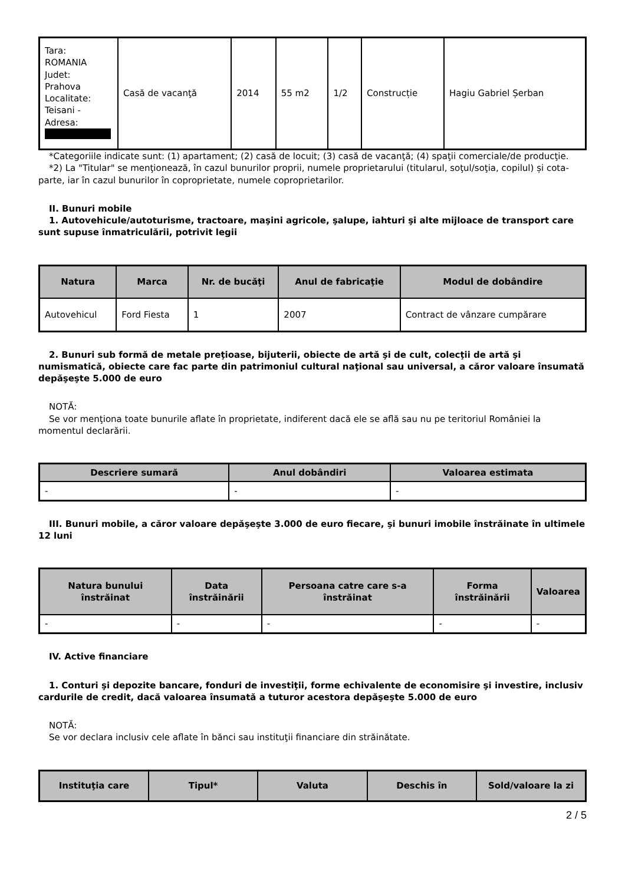| Tara: ROMANIA Judet: Prahova Localitate: Teisani - Adresa: | Casă de vacanţă | 2014 | 55 m2 | 1/2 | Construcție | Hagiu Gabriel Șerban |
*Categoriile indicate sunt: (1) apartament; (2) casă de locuit; (3) casă de vacanţă; (4) spaţii comerciale/de producţie.
*2) La "Titular" se menţionează, în cazul bunurilor proprii, numele proprietarului (titularul, soţul/soţia, copilul) și cota-parte, iar în cazul bunurilor în coproprietate, numele coproprietarilor.
II. Bunuri mobile
1. Autovehicule/autoturisme, tractoare, maşini agricole, şalupe, iahturi şi alte mijloace de transport care sunt supuse înmatriculării, potrivit legii
| Natura | Marca | Nr. de bucăţi | Anul de fabricaţie | Modul de dobândire |
| --- | --- | --- | --- | --- |
| Autovehicul | Ford Fiesta | 1 | 2007 | Contract de vânzare cumpărare |
2. Bunuri sub formă de metale preţioase, bijuterii, obiecte de artă şi de cult, colecţii de artă şi numismatică, obiecte care fac parte din patrimoniul cultural naţional sau universal, a căror valoare însumată depăşeşte 5.000 de euro
NOTĂ:
Se vor menţiona toate bunurile aflate în proprietate, indiferent dacă ele se află sau nu pe teritoriul României la momentul declarării.
| Descriere sumară | Anul dobândiri | Valoarea estimata |
| --- | --- | --- |
| - | - | - |
III. Bunuri mobile, a căror valoare depăşeşte 3.000 de euro fiecare, şi bunuri imobile înstrăinate în ultimele 12 luni
| Natura bunului înstrăinat | Data înstrăinării | Persoana catre care s-a înstrăinat | Forma înstrăinării | Valoarea |
| --- | --- | --- | --- | --- |
| - | - | - | - | - |
IV. Active financiare
1. Conturi şi depozite bancare, fonduri de investiţii, forme echivalente de economisire şi investire, inclusiv cardurile de credit, dacă valoarea însumată a tuturor acestora depăşeşte 5.000 de euro
NOTĂ:
Se vor declara inclusiv cele aflate în bănci sau instituţii financiare din străinătate.
| Instituţia care | Tipul* | Valuta | Deschis în | Sold/valoare la zi |
| --- | --- | --- | --- | --- |
2 / 5